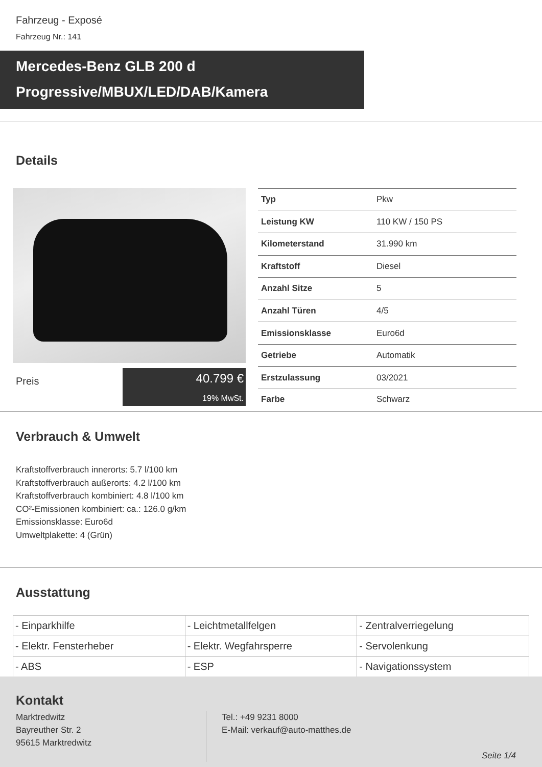Fahrzeug - Exposé
Fahrzeug Nr.: 141
Mercedes-Benz GLB 200 d
Progressive/MBUX/LED/DAB/Kamera
Details
Preis
40.799 €
19% MwSt.
| Typ | Pkw |
| Leistung KW | 110 KW / 150 PS |
| Kilometerstand | 31.990 km |
| Kraftstoff | Diesel |
| Anzahl Sitze | 5 |
| Anzahl Türen | 4/5 |
| Emissionsklasse | Euro6d |
| Getriebe | Automatik |
| Erstzulassung | 03/2021 |
| Farbe | Schwarz |
Verbrauch & Umwelt
Kraftstoffverbrauch innerorts: 5.7 l/100 km
Kraftstoffverbrauch außerorts: 4.2 l/100 km
Kraftstoffverbrauch kombiniert: 4.8 l/100 km
CO²-Emissionen kombiniert: ca.: 126.0 g/km
Emissionsklasse: Euro6d
Umweltplakette: 4 (Grün)
Ausstattung
| - Einparkhilfe | - Leichtmetallfelgen | - Zentralverriegelung |
| - Elektr. Fensterheber | - Elektr. Wegfahrsperre | - Servolenkung |
| - ABS | - ESP | - Navigationssystem |
Kontakt
Marktredwitz
Bayreuther Str. 2
95615 Marktredwitz
Tel.: +49 9231 8000
E-Mail: verkauf@auto-matthes.de
Seite 1/4